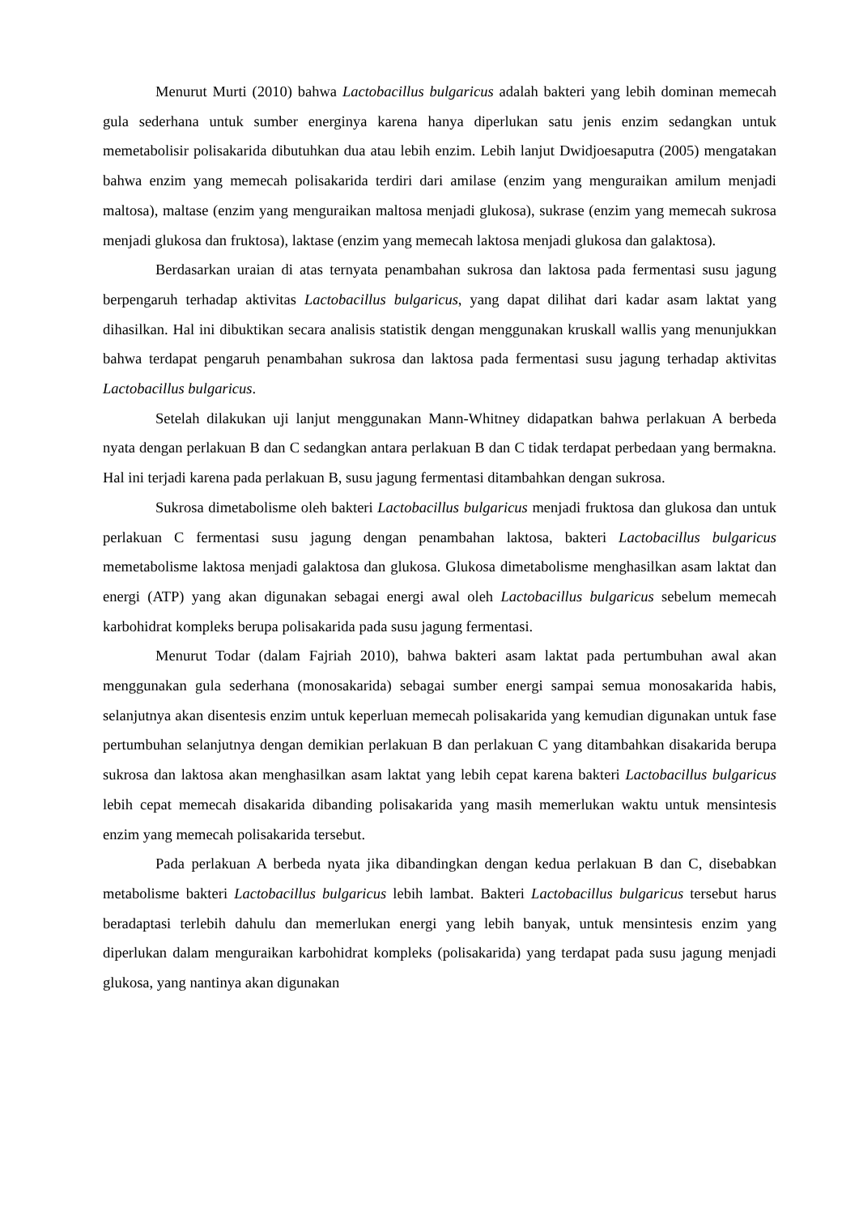Menurut Murti (2010) bahwa Lactobacillus bulgaricus adalah bakteri yang lebih dominan memecah gula sederhana untuk sumber energinya karena hanya diperlukan satu jenis enzim sedangkan untuk memetabolisir polisakarida dibutuhkan dua atau lebih enzim. Lebih lanjut Dwidjoesaputra (2005) mengatakan bahwa enzim yang memecah polisakarida terdiri dari amilase (enzim yang menguraikan amilum menjadi maltosa), maltase (enzim yang menguraikan maltosa menjadi glukosa), sukrase (enzim yang memecah sukrosa menjadi glukosa dan fruktosa), laktase (enzim yang memecah laktosa menjadi glukosa dan galaktosa).
Berdasarkan uraian di atas ternyata penambahan sukrosa dan laktosa pada fermentasi susu jagung berpengaruh terhadap aktivitas Lactobacillus bulgaricus, yang dapat dilihat dari kadar asam laktat yang dihasilkan. Hal ini dibuktikan secara analisis statistik dengan menggunakan kruskall wallis yang menunjukkan bahwa terdapat pengaruh penambahan sukrosa dan laktosa pada fermentasi susu jagung terhadap aktivitas Lactobacillus bulgaricus.
Setelah dilakukan uji lanjut menggunakan Mann-Whitney didapatkan bahwa perlakuan A berbeda nyata dengan perlakuan B dan C sedangkan antara perlakuan B dan C tidak terdapat perbedaan yang bermakna. Hal ini terjadi karena pada perlakuan B, susu jagung fermentasi ditambahkan dengan sukrosa.
Sukrosa dimetabolisme oleh bakteri Lactobacillus bulgaricus menjadi fruktosa dan glukosa dan untuk perlakuan C fermentasi susu jagung dengan penambahan laktosa, bakteri Lactobacillus bulgaricus memetabolisme laktosa menjadi galaktosa dan glukosa. Glukosa dimetabolisme menghasilkan asam laktat dan energi (ATP) yang akan digunakan sebagai energi awal oleh Lactobacillus bulgaricus sebelum memecah karbohidrat kompleks berupa polisakarida pada susu jagung fermentasi.
Menurut Todar (dalam Fajriah 2010), bahwa bakteri asam laktat pada pertumbuhan awal akan menggunakan gula sederhana (monosakarida) sebagai sumber energi sampai semua monosakarida habis, selanjutnya akan disentesis enzim untuk keperluan memecah polisakarida yang kemudian digunakan untuk fase pertumbuhan selanjutnya dengan demikian perlakuan B dan perlakuan C yang ditambahkan disakarida berupa sukrosa dan laktosa akan menghasilkan asam laktat yang lebih cepat karena bakteri Lactobacillus bulgaricus lebih cepat memecah disakarida dibanding polisakarida yang masih memerlukan waktu untuk mensintesis enzim yang memecah polisakarida tersebut.
Pada perlakuan A berbeda nyata jika dibandingkan dengan kedua perlakuan B dan C, disebabkan metabolisme bakteri Lactobacillus bulgaricus lebih lambat. Bakteri Lactobacillus bulgaricus tersebut harus beradaptasi terlebih dahulu dan memerlukan energi yang lebih banyak, untuk mensintesis enzim yang diperlukan dalam menguraikan karbohidrat kompleks (polisakarida) yang terdapat pada susu jagung menjadi glukosa, yang nantinya akan digunakan